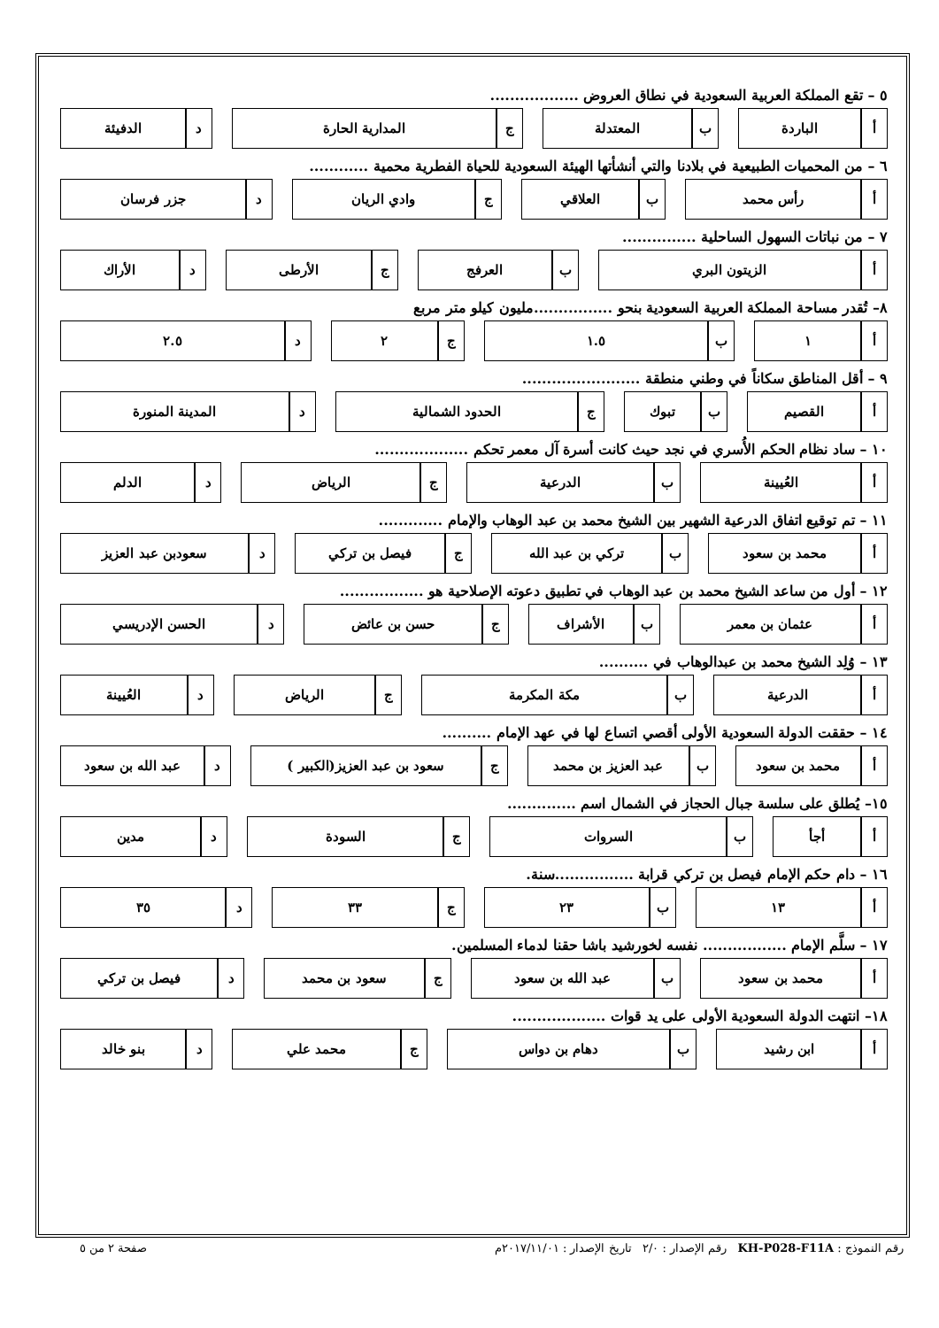٥ – تقع المملكة العربية السعودية في نطاق العروض ..................
| أ | الباردة | | ب | المعتدلة | | ج | المدارية الحارة | | د | الدفيئة |
٦ – من المحميات الطبيعية في بلادنا والتي أنشأتها الهيئة السعودية للحياة الفطرية محمية ............
| أ | رأس محمد | | ب | العلاقي | | ج | وادي الريان | | د | جزر فرسان |
٧ – من نباتات السهول الساحلية ...............
| أ | الزيتون البري | | ب | العرفج | | ج | الأرطى | | د | الأراك |
٨– تُقدر مساحة المملكة العربية السعودية بنحو ................مليون كيلو متر مربع
| أ | ١ | | ب | ١.٥ | | ج | ٢ | | د | ٢.٥ |
٩ – أقل المناطق سكاناً في وطني منطقة ........................
| أ | القصيم | | ب | تبوك | | ج | الحدود الشمالية | | د | المدينة المنورة |
١٠ – ساد نظام الحكم الأُسري في نجد حيث كانت أسرة آل معمر تحكم ...................
| أ | العُيينة | | ب | الدرعية | | ج | الرياض | | د | الدلم |
١١ – تم توقيع اتفاق الدرعية الشهير بين الشيخ محمد بن عبد الوهاب والإمام .............
| أ | محمد بن سعود | | ب | تركي بن عبد الله | | ج | فيصل بن تركي | | د | سعودبن عبد العزيز |
١٢ – أول من ساعد الشيخ محمد بن عبد الوهاب في تطبيق دعوته الإصلاحية هو .................
| أ | عثمان بن معمر | | ب | الأشراف | | ج | حسن بن عائض | | د | الحسن الإدريسي |
١٣ – وُلِد الشيخ محمد بن عبدالوهاب في ..........
| أ | الدرعية | | ب | مكة المكرمة | | ج | الرياض | | د | العُيينة |
١٤ – حققت الدولة السعودية الأولى أقصي اتساع لها في عهد الإمام ..........
| أ | محمد بن سعود | | ب | عبد العزيز بن محمد | | ج | سعود بن عبد العزيز(الكبير ) | | د | عبد الله بن سعود |
١٥– يُطلق على سلسة جبال الحجاز في الشمال اسم ..............
| أ | أجأ | | ب | السروات | | ج | السودة | | د | مدين |
١٦ – دام حكم الإمام فيصل بن تركي قرابة ................سنة.
| أ | ١٣ | | ب | ٢٣ | | ج | ٣٣ | | د | ٣٥ |
١٧ – سلَّم الإمام ................. نفسه لخورشيد باشا حقنا لدماء المسلمين.
| أ | محمد بن سعود | | ب | عبد الله بن سعود | | ج | سعود بن محمد | | د | فيصل بن تركي |
١٨– انتهت الدولة السعودية الأولى على يد قوات ...................
| أ | ابن رشيد | | ب | دهام بن دواس | | ج | محمد علي | | د | بنو خالد |
رقم النموذج : KH-P028-F11A رقم الإصدار : ٢/٠ تاريخ الإصدار : ٢٠١٧/١١/٠١م صفحة ٢ من ٥